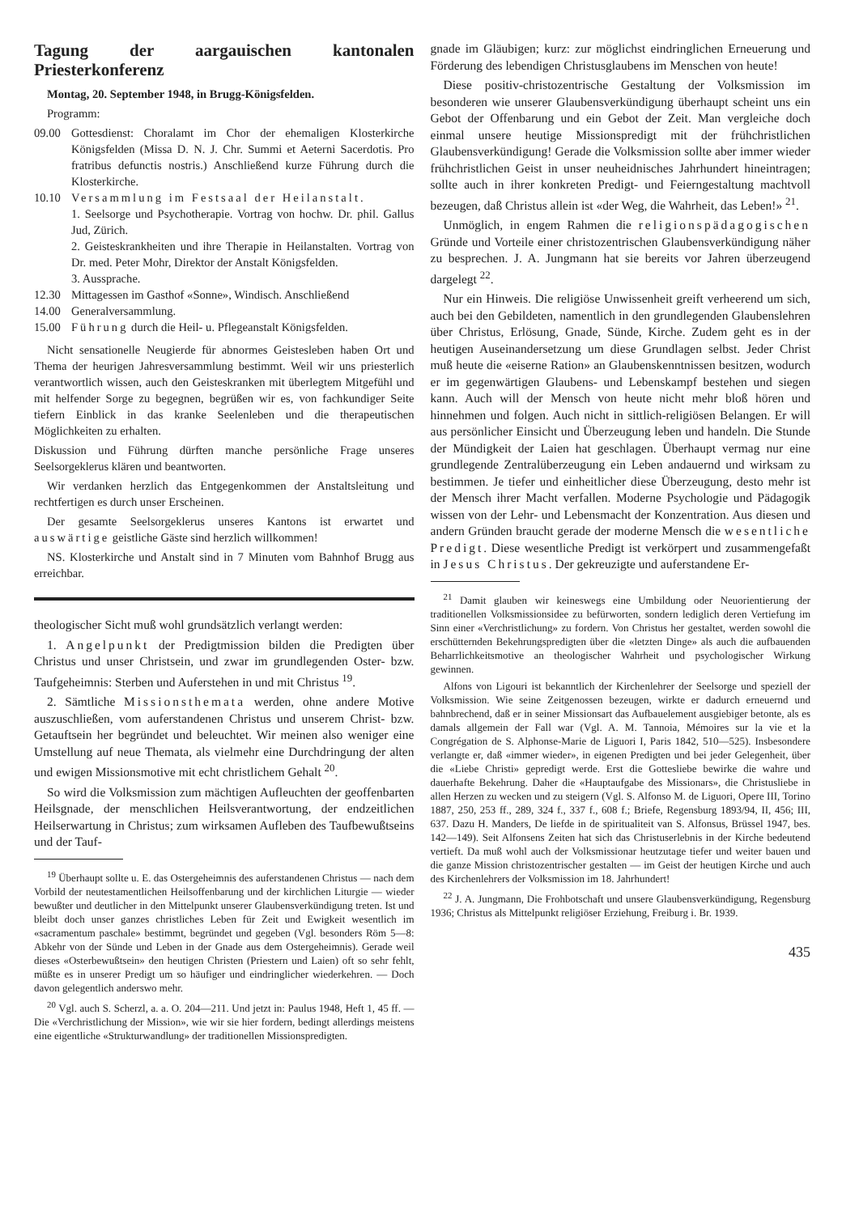Tagung der aargauischen kantonalen Priesterkonferenz
Montag, 20. September 1948, in Brugg-Königsfelden.
Programm:
09.00 Gottesdienst: Choralamt im Chor der ehemaligen Klosterkirche Königsfelden (Missa D. N. J. Chr. Summi et Aeterni Sacerdotis. Pro fratribus defunctis nostris.) Anschließend kurze Führung durch die Klosterkirche.
10.10 Versammlung im Festsaal der Heilanstalt.
1. Seelsorge und Psychotherapie. Vortrag von hochw. Dr. phil. Gallus Jud, Zürich.
2. Geisteskrankheiten und ihre Therapie in Heilanstalten. Vortrag von Dr. med. Peter Mohr, Direktor der Anstalt Königsfelden.
3. Aussprache.
12.30 Mittagessen im Gasthof «Sonne», Windisch. Anschließend
14.00 Generalversammlung.
15.00 Führung durch die Heil- u. Pflegeanstalt Königsfelden.
Nicht sensationelle Neugierde für abnormes Geistesleben haben Ort und Thema der heurigen Jahresversammlung bestimmt. Weil wir uns priesterlich verantwortlich wissen, auch den Geisteskranken mit überlegtem Mitgefühl und mit helfender Sorge zu begegnen, begrüßen wir es, von fachkundiger Seite tiefern Einblick in das kranke Seelenleben und die therapeutischen Möglichkeiten zu erhalten.
Diskussion und Führung dürften manche persönliche Frage unseres Seelsorgeklerus klären und beantworten.
Wir verdanken herzlich das Entgegenkommen der Anstaltsleitung und rechtfertigen es durch unser Erscheinen.
Der gesamte Seelsorgeklerus unseres Kantons ist erwartet und auswärtige geistliche Gäste sind herzlich willkommen!
NS. Klosterkirche und Anstalt sind in 7 Minuten vom Bahnhof Brugg aus erreichbar.
theologischer Sicht muß wohl grundsätzlich verlangt werden:
1. Angelpunkt der Predigtmission bilden die Predigten über Christus und unser Christsein, und zwar im grundlegenden Oster- bzw. Taufgeheimnis: Sterben und Auferstehen in und mit Christus <sup>19</sup>.
2. Sämtliche Missionsthemata werden, ohne andere Motive auszuschließen, vom auferstandenen Christus und unserem Christ- bzw. Getauftsein her begründet und beleuchtet. Wir meinen also weniger eine Umstellung auf neue Themata, als vielmehr eine Durchdringung der alten und ewigen Missionsmotive mit echt christlichem Gehalt <sup>20</sup>.
So wird die Volksmission zum mächtigen Aufleuchten der geoffenbarten Heilsgnade, der menschlichen Heilsverantwortung, der endzeitlichen Heilserwartung in Christus; zum wirksamen Aufleben des Taufbewußtseins und der Tauf-
<sup>19</sup> Überhaupt sollte u. E. das Ostergeheimnis des auferstandenen Christus — nach dem Vorbild der neutestamentlichen Heilsoffenbarung und der kirchlichen Liturgie — wieder bewußter und deutlicher in den Mittelpunkt unserer Glaubensverkündigung treten. Ist und bleibt doch unser ganzes christliches Leben für Zeit und Ewigkeit wesentlich im «sacramentum paschale» bestimmt, begründet und gegeben (Vgl. besonders Röm 5—8: Abkehr von der Sünde und Leben in der Gnade aus dem Ostergeheimnis). Gerade weil dieses «Osterbewußtsein» den heutigen Christen (Priestern und Laien) oft so sehr fehlt, müßte es in unserer Predigt um so häufiger und eindringlicher wiederkehren. — Doch davon gelegentlich anderswo mehr.
<sup>20</sup> Vgl. auch S. Scherzl, a. a. O. 204—211. Und jetzt in: Paulus 1948, Heft 1, 45 ff. — Die «Verchristlichung der Mission», wie wir sie hier fordern, bedingt allerdings meistens eine eigentliche «Strukturwandlung» der traditionellen Missionspredigten.
gnade im Gläubigen; kurz: zur möglichst eindringlichen Erneuerung und Förderung des lebendigen Christusglaubens im Menschen von heute!
Diese positiv-christozentrische Gestaltung der Volksmission im besonderen wie unserer Glaubensverkündigung überhaupt scheint uns ein Gebot der Offenbarung und ein Gebot der Zeit. Man vergleiche doch einmal unsere heutige Missionspredigt mit der frühchristlichen Glaubensverkündigung! Gerade die Volksmission sollte aber immer wieder frühchristlichen Geist in unser neuheidnisches Jahrhundert hineintragen; sollte auch in ihrer konkreten Predigt- und Feierngestaltung machtvoll bezeugen, daß Christus allein ist «der Weg, die Wahrheit, das Leben!» <sup>21</sup>.
Unmöglich, in engem Rahmen die religionspädagogischen Gründe und Vorteile einer christozentrischen Glaubensverkündigung näher zu besprechen. J. A. Jungmann hat sie bereits vor Jahren überzeugend dargelegt <sup>22</sup>.
Nur ein Hinweis. Die religiöse Unwissenheit greift verheerend um sich, auch bei den Gebildeten, namentlich in den grundlegenden Glaubenslehren über Christus, Erlösung, Gnade, Sünde, Kirche. Zudem geht es in der heutigen Auseinandersetzung um diese Grundlagen selbst. Jeder Christ muß heute die «eiserne Ration» an Glaubenskenntnissen besitzen, wodurch er im gegenwärtigen Glaubens- und Lebenskampf bestehen und siegen kann. Auch will der Mensch von heute nicht mehr bloß hören und hinnehmen und folgen. Auch nicht in sittlich-religiösen Belangen. Er will aus persönlicher Einsicht und Überzeugung leben und handeln. Die Stunde der Mündigkeit der Laien hat geschlagen. Überhaupt vermag nur eine grundlegende Zentralüberzeugung ein Leben andauernd und wirksam zu bestimmen. Je tiefer und einheitlicher diese Überzeugung, desto mehr ist der Mensch ihrer Macht verfallen. Moderne Psychologie und Pädagogik wissen von der Lehr- und Lebensmacht der Konzentration. Aus diesen und andern Gründen braucht gerade der moderne Mensch die wesentliche Predigt. Diese wesentliche Predigt ist verkörpert und zusammengefaßt in Jesus Christus. Der gekreuzigte und auferstandene Er-
<sup>21</sup> Damit glauben wir keineswegs eine Umbildung oder Neuorientierung der traditionellen Volksmissionsidee zu befürworten, sondern lediglich deren Vertiefung im Sinn einer «Verchristlichung» zu fordern. Von Christus her gestaltet, werden sowohl die erschütternden Bekehrungspredigten über die «letzten Dinge» als auch die aufbauenden Beharrlichkeitsmotive an theologischer Wahrheit und psychologischer Wirkung gewinnen.
Alfons von Ligouri ist bekanntlich der Kirchenlehrer der Seelsorge und speziell der Volksmission. Wie seine Zeitgenossen bezeugen, wirkte er dadurch erneuernd und bahnbrechend, daß er in seiner Missionsart das Aufbauelement ausgiebiger betonte, als es damals allgemein der Fall war (Vgl. A. M. Tannoia, Mémoires sur la vie et la Congrégation de S. Alphonse-Marie de Liguori I, Paris 1842, 510—525). Insbesondere verlangte er, daß «immer wieder», in eigenen Predigten und bei jeder Gelegenheit, über die «Liebe Christi» gepredigt werde. Erst die Gottesliebe bewirke die wahre und dauerhafte Bekehrung. Daher die «Hauptaufgabe des Missionars», die Christusliebe in allen Herzen zu wecken und zu steigern (Vgl. S. Alfonso M. de Liguori, Opere III, Torino 1887, 250, 253 ff., 289, 324 f., 337 f., 608 f.; Briefe, Regensburg 1893/94, II, 456; III, 637. Dazu H. Manders, De liefde in de spiritualiteit van S. Alfonsus, Brüssel 1947, bes. 142—149). Seit Alfonsens Zeiten hat sich das Christuserlebnis in der Kirche bedeutend vertieft. Da muß wohl auch der Volksmissionar heutzutage tiefer und weiter bauen und die ganze Mission christozentrischer gestalten — im Geist der heutigen Kirche und auch des Kirchenlehrers der Volksmission im 18. Jahrhundert!
<sup>22</sup> J. A. Jungmann, Die Frohbotschaft und unsere Glaubensverkündigung, Regensburg 1936; Christus als Mittelpunkt religiöser Erziehung, Freiburg i. Br. 1939.
435